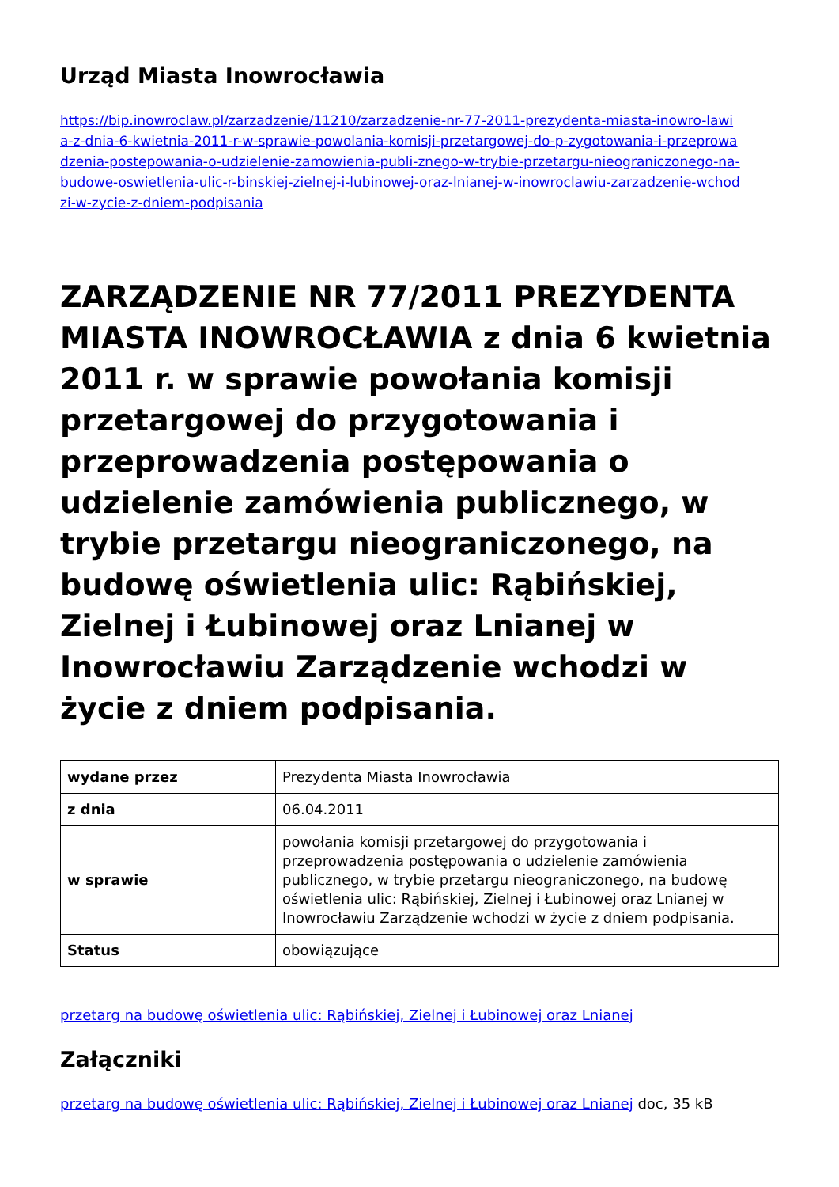Urząd Miasta Inowrocławia
https://bip.inowroclaw.pl/zarzadzenie/11210/zarzadzenie-nr-77-2011-prezydenta-miasta-inowro-lawia-z-dnia-6-kwietnia-2011-r-w-sprawie-powolania-komisji-przetargowej-do-p-zygotowania-i-przeprowadzenia-postepowania-o-udzielenie-zamowienia-publi-znego-w-trybie-przetargu-nieograniczonego-na-budowe-oswietlenia-ulic-r-binskiej-zielnej-i-lubinowej-oraz-lnianej-w-inowroclawiu-zarzadzenie-wchodzi-w-zycie-z-dniem-podpisania
ZARZĄDZENIE NR 77/2011 PREZYDENTA MIASTA INOWROCŁAWIA z dnia 6 kwietnia 2011 r. w sprawie powołania komisji przetargowej do przygotowania i przeprowadzenia postępowania o udzielenie zamówienia publicznego, w trybie przetargu nieograniczonego, na budowę oświetlenia ulic: Rąbińskiej, Zielnej i Łubinowej oraz Lnianej w Inowrocławiu Zarządzenie wchodzi w życie z dniem podpisania.
| wydane przez | Prezydenta Miasta Inowrocławia |
| z dnia | 06.04.2011 |
| w sprawie | powołania komisji przetargowej do przygotowania i przeprowadzenia postępowania o udzielenie zamówienia publicznego, w trybie przetargu nieograniczonego, na budowę oświetlenia ulic: Rąbińskiej, Zielnej i Łubinowej oraz Lnianej w Inowrocławiu Zarządzenie wchodzi w życie z dniem podpisania. |
| Status | obowiązujące |
przetarg na budowę oświetlenia ulic: Rąbińskiej, Zielnej i Łubinowej oraz Lnianej
Załączniki
przetarg na budowę oświetlenia ulic: Rąbińskiej, Zielnej i Łubinowej oraz Lnianej doc, 35 kB